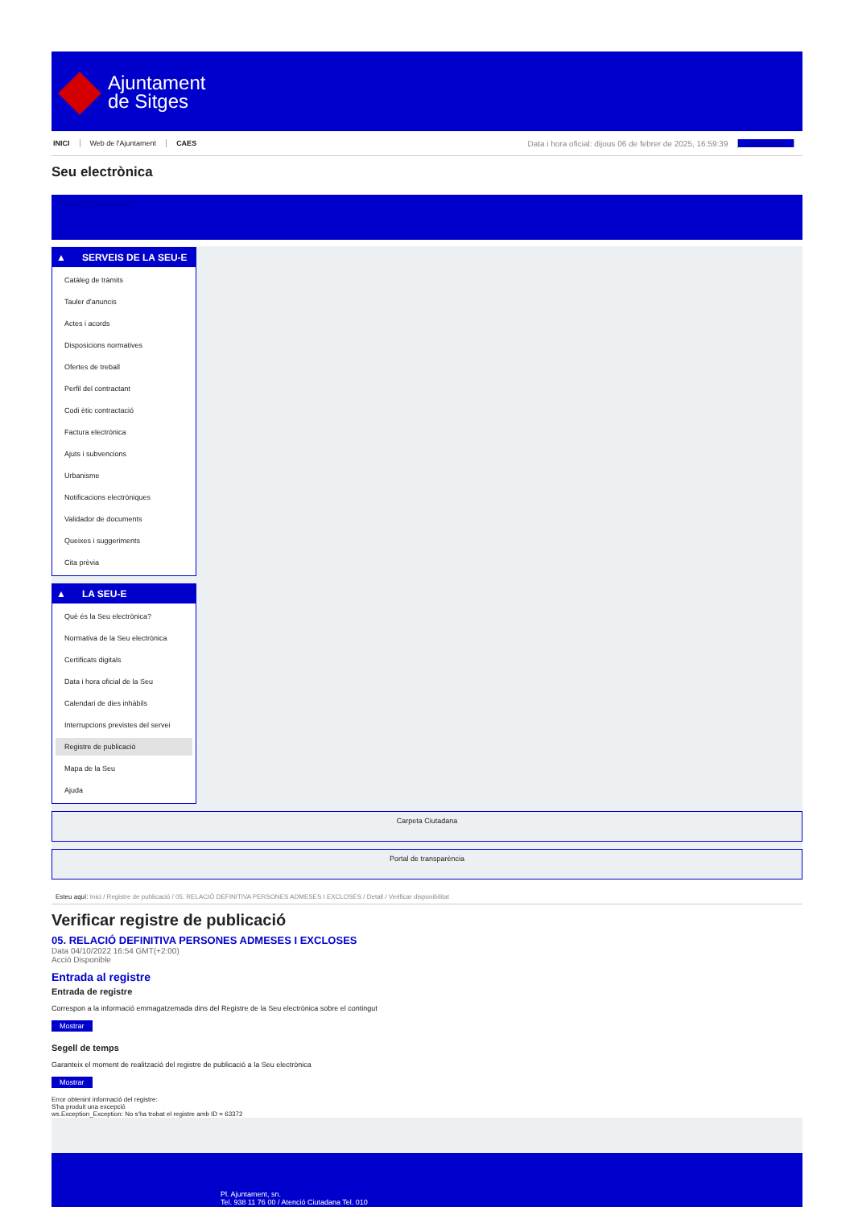Ajuntament
de Sitges
INICI Web de l'Ajuntament CAES Data i hora oficial: dijous 06 de febrer de 2025, 16:59:39 Sincronitza
Seu electrònica
Obtenir còpia autèntica
▲ SERVEIS DE LA SEU-E
Catàleg de tràmits
Tauler d'anuncis
Actes i acords
Disposicions normatives
Ofertes de treball
Perfil del contractant
Codi ètic contractació
Factura electrònica
Ajuts i subvencions
Urbanisme
Notificacions electròniques
Validador de documents
Queixes i suggeriments
Cita prèvia
▲ LA SEU-E
Què és la Seu electrònica?
Normativa de la Seu electrònica
Certificats digitals
Data i hora oficial de la Seu
Calendari de dies inhàbils
Interrupcions previstes del servei
Registre de publicació
Mapa de la Seu
Ajuda
Carpeta Ciutadana
Portal de transparència
Esteu aquí: Inici / Registre de publicació / 05. RELACIÓ DEFINITIVA PERSONES ADMESES I EXCLOSES / Detall / Verificar disponibilitat
Verificar registre de publicació
05. RELACIÓ DEFINITIVA PERSONES ADMESES I EXCLOSES
Data 04/10/2022 16:54 GMT(+2:00)
Acció Disponible
Entrada al registre
Entrada de registre
Correspon a la informació emmagatzemada dins del Registre de la Seu electrònica sobre el contingut
Mostrar
Segell de temps
Garanteix el moment de realització del registre de publicació a la Seu electrònica
Mostrar
Error obtenint informació del registre:
S'ha produit una excepció
ws.Exception_Exception: No s'ha trobat el registre amb ID = 63372
Pl. Ajuntament, sn.
Tel. 938 11 76 00 / Atenció Ciutadana Tel. 010